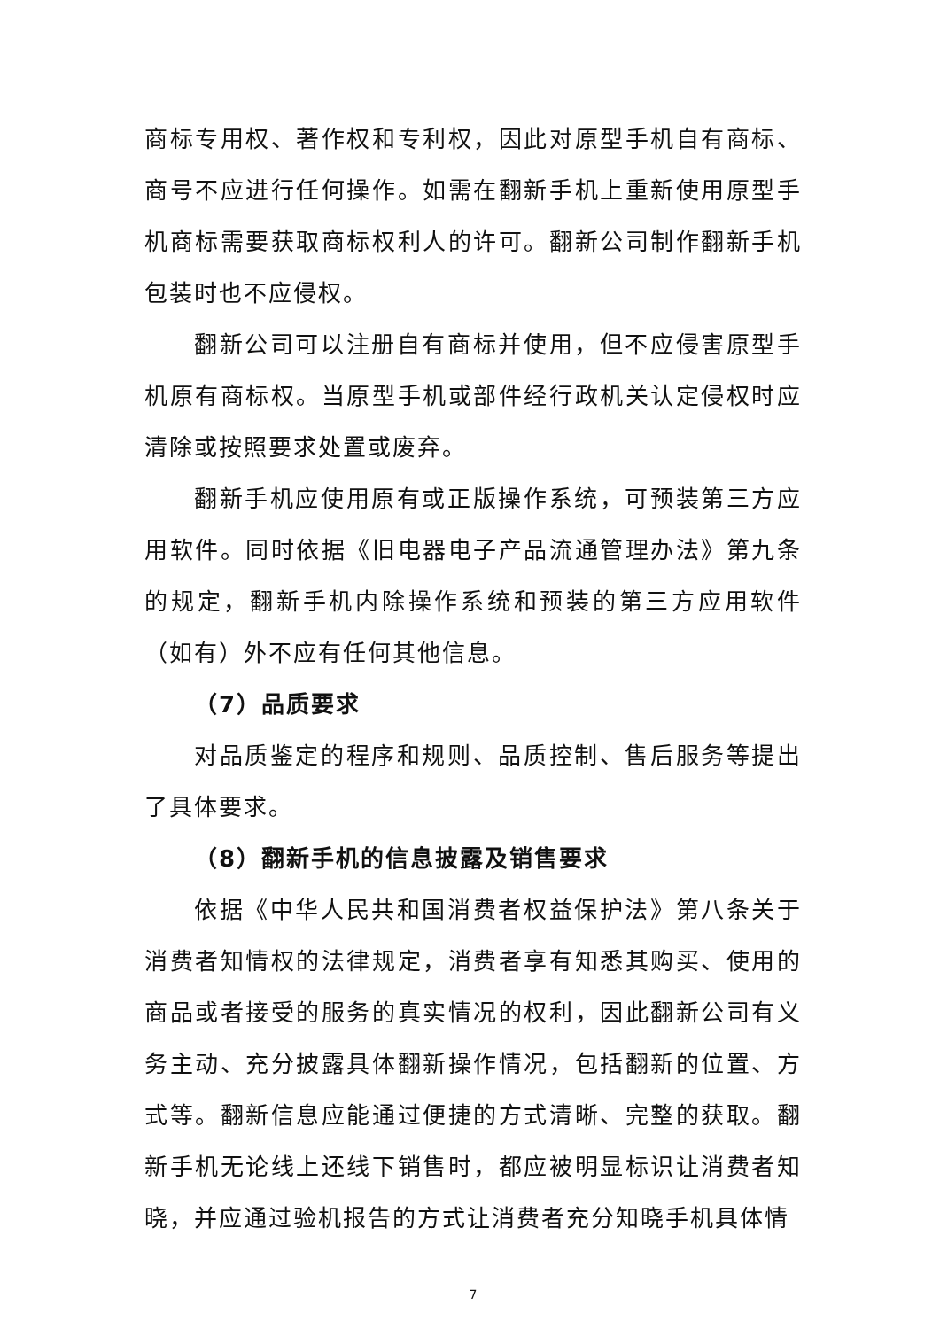商标专用权、著作权和专利权，因此对原型手机自有商标、商号不应进行任何操作。如需在翻新手机上重新使用原型手机商标需要获取商标权利人的许可。翻新公司制作翻新手机包装时也不应侵权。
翻新公司可以注册自有商标并使用，但不应侵害原型手机原有商标权。当原型手机或部件经行政机关认定侵权时应清除或按照要求处置或废弃。
翻新手机应使用原有或正版操作系统，可预装第三方应用软件。同时依据《旧电器电子产品流通管理办法》第九条的规定，翻新手机内除操作系统和预装的第三方应用软件（如有）外不应有任何其他信息。
（7）品质要求
对品质鉴定的程序和规则、品质控制、售后服务等提出了具体要求。
（8）翻新手机的信息披露及销售要求
依据《中华人民共和国消费者权益保护法》第八条关于消费者知情权的法律规定，消费者享有知悉其购买、使用的商品或者接受的服务的真实情况的权利，因此翻新公司有义务主动、充分披露具体翻新操作情况，包括翻新的位置、方式等。翻新信息应能通过便捷的方式清晰、完整的获取。翻新手机无论线上还线下销售时，都应被明显标识让消费者知晓，并应通过验机报告的方式让消费者充分知晓手机具体情
7